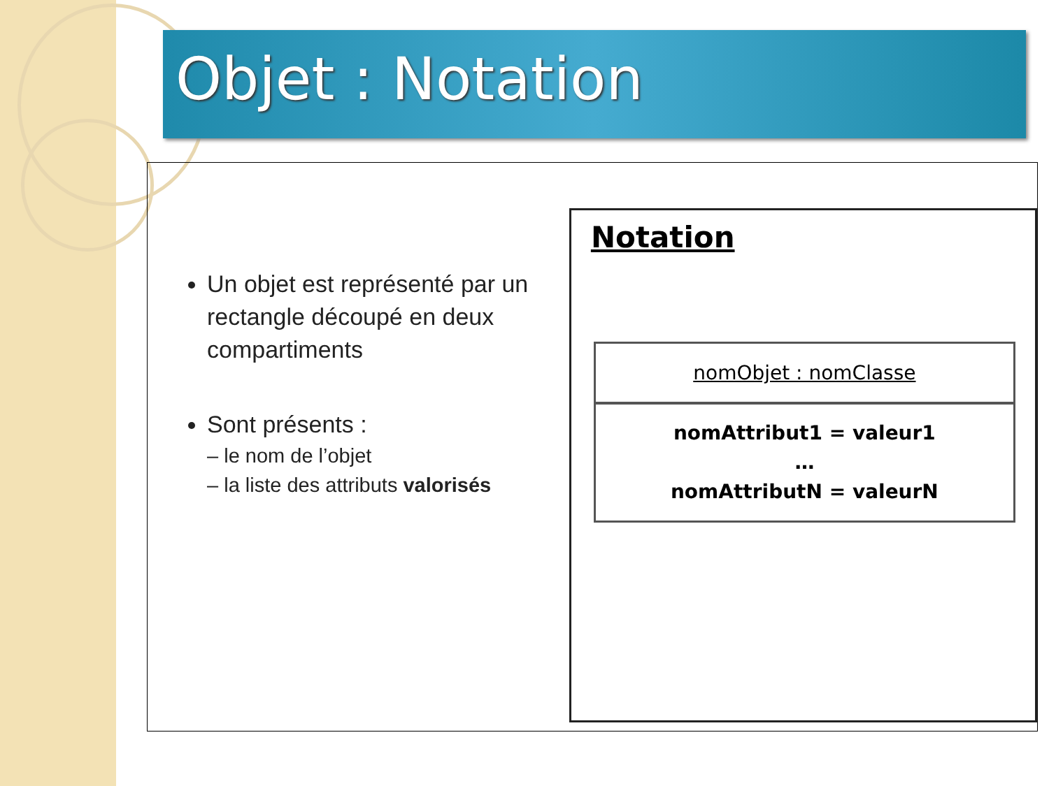Objet : Notation
Un objet est représenté par un rectangle découpé en deux compartiments
Sont présents :
– le nom de l’objet
– la liste des attributs valorisés
Notation
nomObjet : nomClasse
nomAttribut1 = valeur1
…
nomAttributN = valeurN